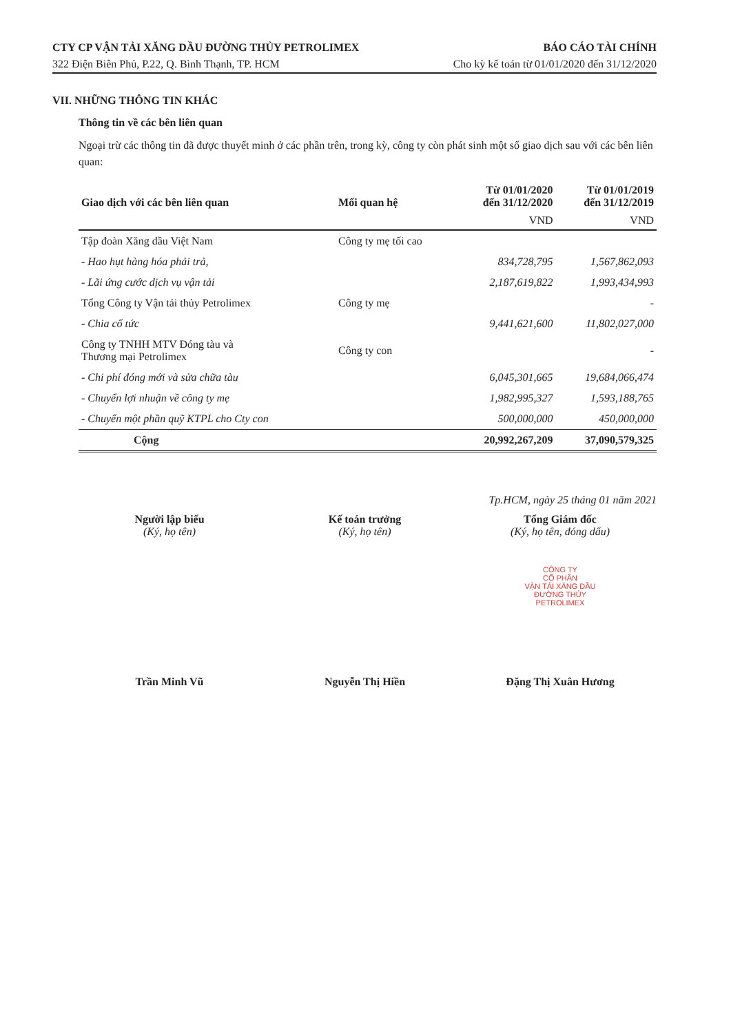CTY CP VẬN TẢI XĂNG DẦU ĐƯỜNG THỦY PETROLIMEX BÁO CÁO TÀI CHÍNH
322 Điện Biên Phủ, P.22, Q. Bình Thạnh, TP. HCM Cho kỳ kế toán từ 01/01/2020 đến 31/12/2020
VII. NHỮNG THÔNG TIN KHÁC
Thông tin về các bên liên quan
Ngoại trừ các thông tin đã được thuyết minh ở các phần trên, trong kỳ, công ty còn phát sinh một số giao dịch sau với các bên liên quan:
| Giao dịch với các bên liên quan | Mối quan hệ | Từ 01/01/2020 đến 31/12/2020 | Từ 01/01/2019 đến 31/12/2019 |
| --- | --- | --- | --- |
| | | VND | VND |
| Tập đoàn Xăng dầu Việt Nam | Công ty mẹ tối cao | | |
| - Hao hụt hàng hóa phải trả, | | 834,728,795 | 1,567,862,093 |
| - Lãi ứng cước dịch vụ vận tải | | 2,187,619,822 | 1,993,434,993 |
| Tổng Công ty Vận tải thủy Petrolimex | Công ty mẹ | | - |
| - Chia cổ tức | | 9,441,621,600 | 11,802,027,000 |
| Công ty TNHH MTV Đóng tàu và Thương mại Petrolimex | Công ty con | | - |
| - Chi phí đóng mới và sửa chữa tàu | | 6,045,301,665 | 19,684,066,474 |
| - Chuyển lợi nhuận về công ty mẹ | | 1,982,995,327 | 1,593,188,765 |
| - Chuyển một phần quỹ KTPL cho Cty con | | 500,000,000 | 450,000,000 |
| Cộng | | 20,992,267,209 | 37,090,579,325 |
Tp.HCM, ngày 25 tháng 01 năm 2021
Người lập biểu
(Ký, họ tên)
Trần Minh Vũ
Kế toán trưởng
(Ký, họ tên)
Nguyễn Thị Hiền
Tổng Giám đốc
(Ký, họ tên, đóng dấu)
CÔNG TY
CỔ PHẦN
VẬN TẢI XĂNG DẦU
ĐƯỜNG THỦY
PETROLIMEX
Đặng Thị Xuân Hương